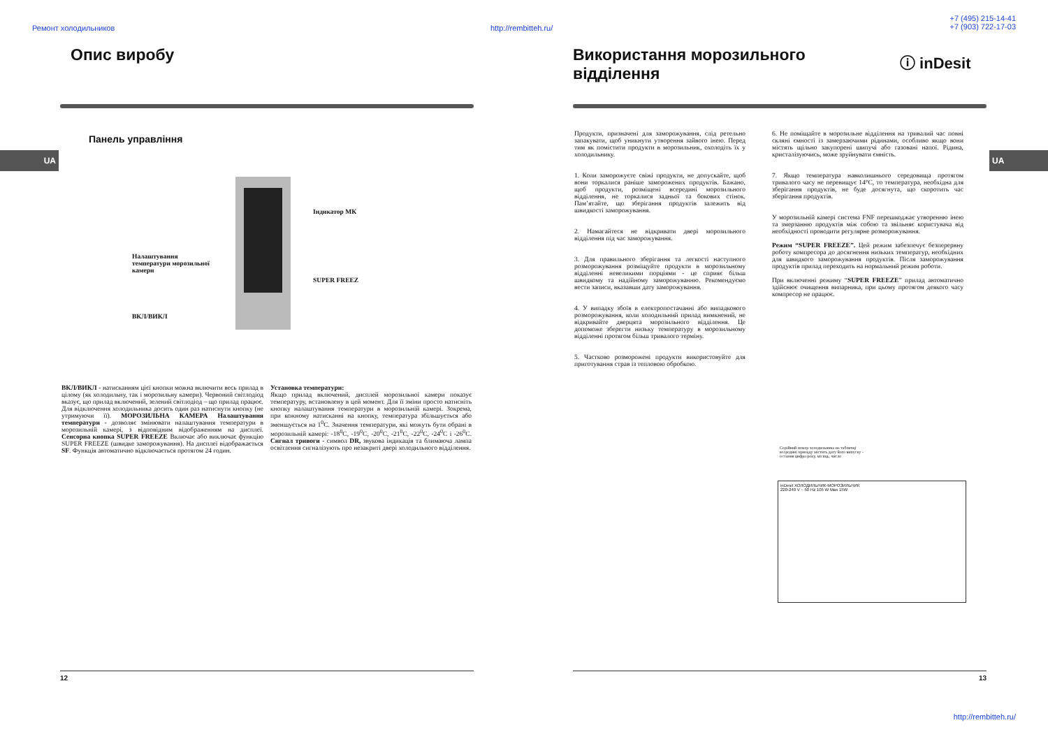Ремонт холодильников http://rembitteh.ru/
Опис виробу
Панель управління
UA
Індикатор МК
Налаштування температури морозильної камери
SUPER FREEZ
ВКЛ/ВИКЛ
ВКЛ/ВИКЛ - натисканням цієї кнопки можна включити весь прилад в цілому (як холодильну, так і морозильну камери). Червоний світлодіод вказує, що прилад включений, зелений світлодіод – що прилад працює. Для відключення холодильника досить один раз натиснути кнопку (не утримуючи її). МОРОЗИЛЬНА КАМЕРА Налаштування температури - дозволяє змінювати налаштування температури в морозильній камері, з відповідним відображенням на дисплеї. Сенсорна кнопка SUPER FREEZE Включає або виключає функцію SUPER FREEZE (швидке заморожування). На дисплеї відображається SF. Функція автоматично відключається протягом 24 годин.
Установка температури:
Якщо прилад включений, дисплей морозильної камери показує температуру, встановлену в цей момент. Для її зміни просто натисніть кнопку налаштування температури в морозильній камері. Зокрема, при кожному натисканні на кнопку, температура збільшується або зменшується на 1<sup>0</sup>C. Значення температури, які можуть бути обрані в морозильній камері: -18<sup>0</sup>C, -19<sup>0</sup>C, -20<sup>0</sup>C, -21<sup>0</sup>C, -22<sup>0</sup>C, -24<sup>0</sup>C і -26<sup>0</sup>C. Сигнал тривоги - символ DR, звукова індикація та блимаюча лампа освітлення сигналізують про незакриті двері холодильного відділення.
12
+7 (495) 215-14-41
+7 (903) 722-17-03
Використання морозильного
відділення
ⓘ inDesit
UA
Продукти, призначені для заморожування, слід ретельно запакувати, щоб уникнути утворення зайвого інею. Перед тим як помістити продукти в морозильник, охолодіть їх у холодильнику.
1. Коли заморожуєте свіжі продукти, не допускайте, щоб вони торкалися раніше заморожених продуктів. Бажано, щоб продукти, розміщені всередині морозильного відділення, не торкалися задньої та бокових стінок. Пам’ятайте, що зберігання продуктів залежить від швидкості заморожування.
2. Намагайтеся не відкривати двері морозильного відділення під час заморожування.
3. Для правильного зберігання та легкості наступного розморожування розміщуйте продукти в морозильному відділенні невеликими порціями - це сприяє більш швидкому та надійному заморожуванню. Рекомендуємо вести записи, вказавши дату заморожування.
4. У випадку збоїв в електропостачанні або випадкового розморожування, коли холодильний прилад вимкнений, не відкривайте дверцята морозильного відділення. Це допоможе зберегти низьку температуру в морозильному відділенні протягом більш тривалого терміну.
5. Частково розморожені продукти використовуйте для приготування страв із тепловою обробкою.
6. Не поміщайте в морозильне відділення на тривалий час повні скляні ємності із замерзаючими рідинами, особливо якщо вони містять щільно закупорені шипучі або газовані напої. Рідина, кристалізуючись, може зруйнувати ємність.
7. Якщо температура навколишнього середовища протягом тривалого часу не перевищує 14°C, то температура, необхідна для зберігання продуктів, не буде досягнута, що скоротить час зберігання продуктів.
У морозильній камері система FNF перешкоджає утворенню інею та змерзанню продуктів між собою та звільняє користувача від необхідності проводити регулярне розморожування.
Режим “SUPER FREEZE”. Цей режим забезпечує безперервну роботу компресора до досягнення низьких температур, необхідних для швидкого заморожування продуктів. Після заморожування продуктів прилад переходить на нормальний режим роботи.
При включенні режиму “SUPER FREEZE” прилад автоматично здійснює очищення випарника, при цьому протягом деякого часу компресор не працює.
Серійний номер холодильника на табличці всередині приладу містить дату його випуску - остання цифра року, місяць, число
inDesit ХОЛОДИЛЬНИК-МОРОЗИЛЬНИК
220-240 V ~ 50 Hz 105 W Max 15W
13
http://rembitteh.ru/